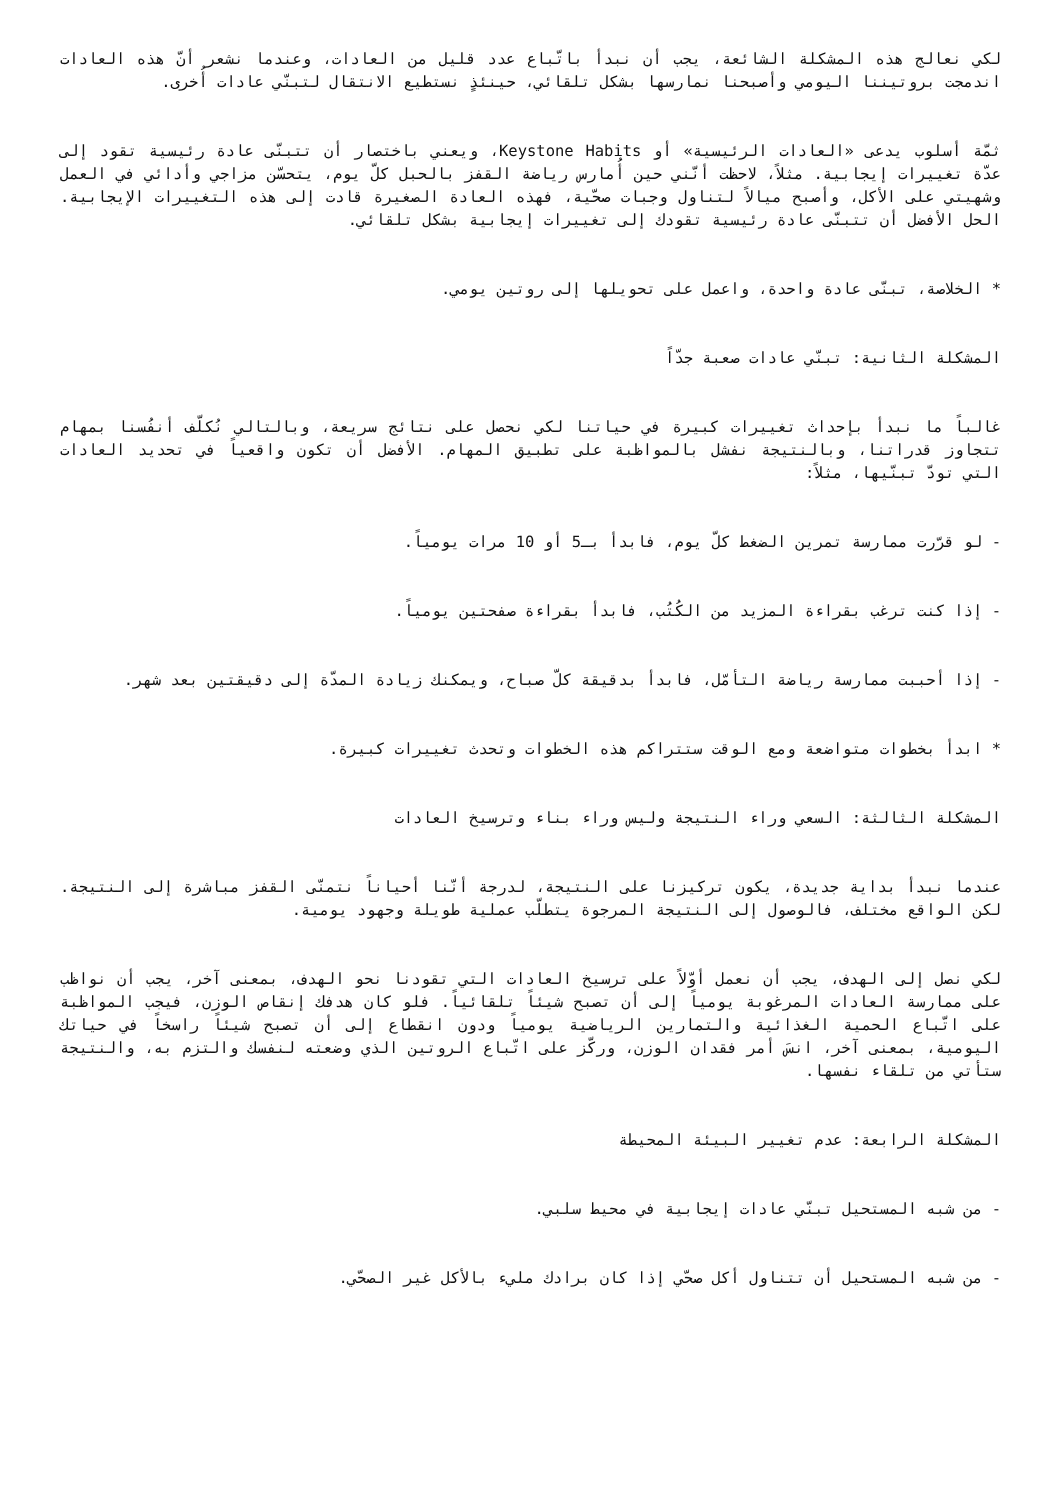لكي نعالج هذه المشكلة الشائعة، يجب أن نبدأ باتّباع عدد قليل من العادات، وعندما نشعر أنّ هذه العادات اندمجت بروتيننا اليومي وأصبحنا نمارسها بشكل تلقائي، حينئذٍ نستطيع الانتقال لتبنّي عادات أُخرى.
ثمّة أسلوب يدعى «العادات الرئيسية» أو Keystone Habits، ويعني باختصار أن تتبنّى عادة رئيسية تقود إلى عدّة تغييرات إيجابية. مثلاً، لاحظت أنّني حين أُمارس رياضة القفز بالحبل كلّ يوم، يتحسّن مزاجي وأدائي في العمل وشهيتي على الأكل، وأصبح ميالاً لتناول وجبات صحّية، فهذه العادة الصغيرة قادت إلى هذه التغييرات الإيجابية. الحل الأفضل أن تتبنّى عادة رئيسية تقودك إلى تغييرات إيجابية بشكل تلقائي.
* الخلاصة، تبنّى عادة واحدة، واعمل على تحويلها إلى روتين يومي.
المشكلة الثانية: تبنّي عادات صعبة جدّاً
غالباً ما نبدأ بإحداث تغييرات كبيرة في حياتنا لكي نحصل على نتائج سريعة، وبالتالي نُكلّف أنفُسنا بمهام تتجاوز قدراتنا، وبالنتيجة نفشل بالمواظبة على تطبيق المهام. الأفضل أن تكون واقعياً في تحديد العادات التي تودّ تبنّيها، مثلاً:
- لو قرّرت ممارسة تمرين الضغط كلّ يوم، فابدأ بـ5 أو 10 مرات يومياً.
- إذا كنت ترغب بقراءة المزيد من الكُتُب، فابدأ بقراءة صفحتين يومياً.
- إذا أحببت ممارسة رياضة التأمّل، فابدأ بدقيقة كلّ صباح، ويمكنك زيادة المدّة إلى دقيقتين بعد شهر.
* ابدأ بخطوات متواضعة ومع الوقت ستتراكم هذه الخطوات وتحدث تغييرات كبيرة.
المشكلة الثالثة: السعي وراء النتيجة وليس وراء بناء وترسيخ العادات
عندما نبدأ بداية جديدة، يكون تركيزنا على النتيجة، لدرجة أنّنا أحياناً نتمنّى القفز مباشرة إلى النتيجة. لكن الواقع مختلف، فالوصول إلى النتيجة المرجوة يتطلّب عملية طويلة وجهود يومية.
لكي نصل إلى الهدف، يجب أن نعمل أوّلاً على ترسيخ العادات التي تقودنا نحو الهدف، بمعنى آخر، يجب أن نواظب على ممارسة العادات المرغوبة يومياً إلى أن تصبح شيئاً تلقائياً. فلو كان هدفك إنقاص الوزن، فيجب المواظبة على اتّباع الحمية الغذائية والتمارين الرياضية يومياً ودون انقطاع إلى أن تصبح شيئاً راسخاً في حياتك اليومية، بمعنى آخر، انسَ أمر فقدان الوزن، وركّز على اتّباع الروتين الذي وضعته لنفسك والتزم به، والنتيجة ستأتي من تلقاء نفسها.
المشكلة الرابعة: عدم تغيير البيئة المحيطة
- من شبه المستحيل تبنّي عادات إيجابية في محيط سلبي.
- من شبه المستحيل أن تتناول أكل صحّي إذا كان برادك مليء بالأكل غير الصحّي.